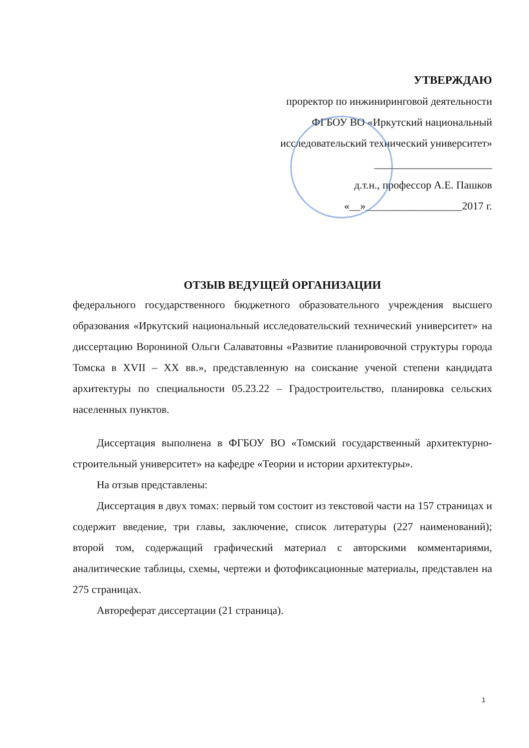УТВЕРЖДАЮ
проректор по инжиниринговой деятельности
ФГБОУ ВО «Иркутский национальный
исследовательский технический университет»
______________________
д.т.н., профессор А.Е. Пашков
«__»__________________2017 г.
ОТЗЫВ ВЕДУЩЕЙ ОРГАНИЗАЦИИ
федерального государственного бюджетного образовательного учреждения высшего образования «Иркутский национальный исследовательский технический университет» на диссертацию Ворониной Ольги Салаватовны «Развитие планировочной структуры города Томска в XVII – XX вв.», представленную на соискание ученой степени кандидата архитектуры по специальности 05.23.22 – Градостроительство, планировка сельских населенных пунктов.
Диссертация выполнена в ФГБОУ ВО «Томский государственный архитектурно-строительный университет» на кафедре «Теории и истории архитектуры».
На отзыв представлены:
Диссертация в двух томах: первый том состоит из текстовой части на 157 страницах и содержит введение, три главы, заключение, список литературы (227 наименований); второй том, содержащий графический материал с авторскими комментариями, аналитические таблицы, схемы, чертежи и фотофиксационные материалы, представлен на 275 страницах.
Автореферат диссертации (21 страница).
1